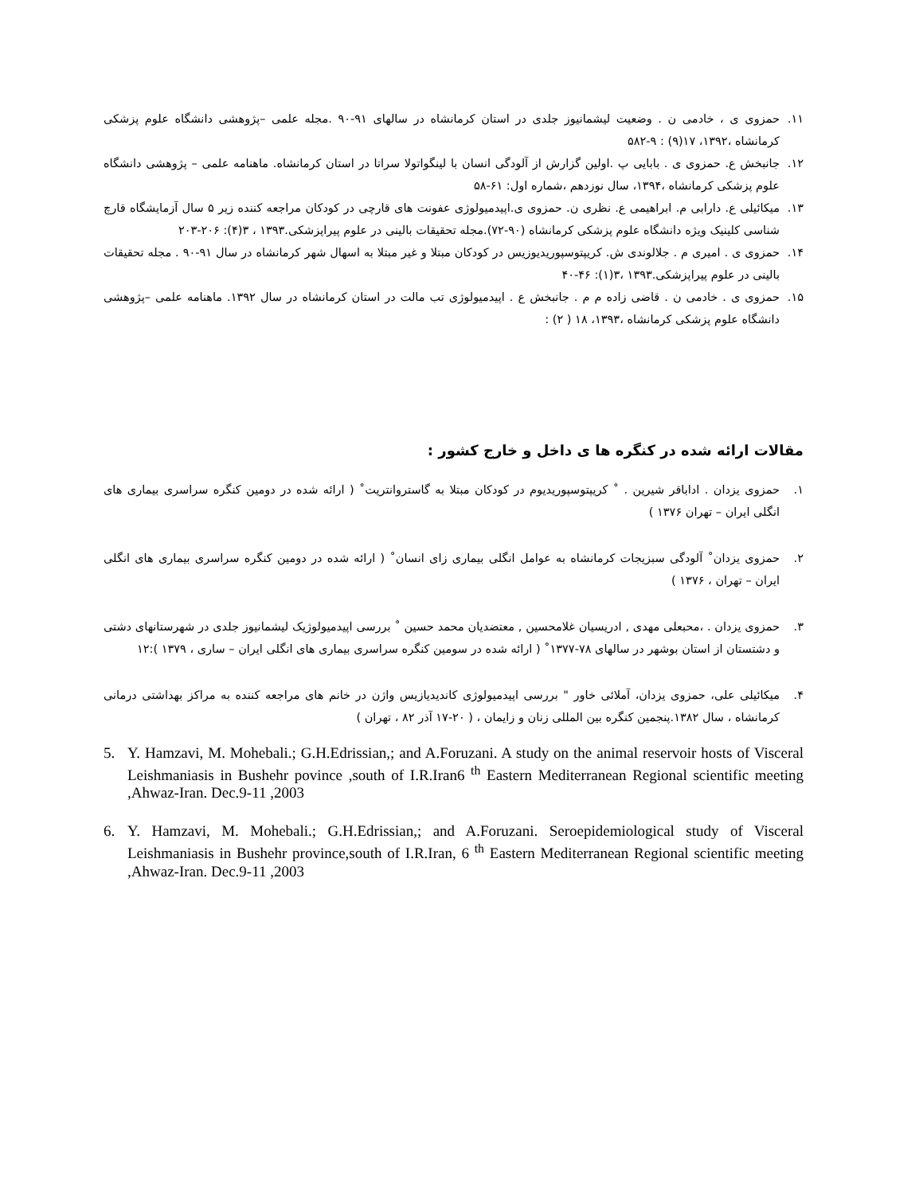۱۱. حمزوی ی ، خادمی ن . وضعیت لیشمانیوز جلدی در استان کرمانشاه در سالهای ۹۱-۹۰ .مجله علمی –پژوهشی دانشگاه علوم پزشکی کرمانشاه ،۱۳۹۲، ۱۷(۹) : ۹-۵۸۲
۱۲. جانبخش ع. حمزوی ی . بابایی پ .اولین گزارش از آلودگی انسان با لینگواتولا سراتا در استان کرمانشاه. ماهنامه علمی – پژوهشی دانشگاه علوم پزشکی کرمانشاه ،۱۳۹۴، سال نوزدهم ،شماره اول: ۶۱-۵۸
۱۳. میکائیلی ع. دارابی م. ابراهیمی ع. نظری ن. حمزوی ی.اپیدمیولوژی عفونت های قارچی در کودکان مراجعه کننده زیر ۵ سال آزمایشگاه قارچ شناسی کلینیک ویژه دانشگاه علوم پزشکی کرمانشاه (۹۰-۷۲).مجله تحقیقات بالینی در علوم پیراپزشکی.۱۳۹۳ ، ۳(۴): ۲۰۶-۲۰۳
۱۴. حمزوی ی . امیری م . جلالوندی ش. کریپتوسپوریدیوزیس در کودکان مبتلا و غیر مبتلا به اسهال شهر کرمانشاه در سال ۹۱-۹۰ . مجله تحقیقات بالینی در علوم پیراپزشکی.۱۳۹۳ ،۳(۱): ۴۶-۴۰
۱۵. حمزوی ی . خادمی ن . قاضی زاده م م . جانبخش ع . اپیدمیولوژی تب مالت در استان کرمانشاه در سال ۱۳۹۲. ماهنامه علمی –پژوهشی دانشگاه علوم پزشکی کرمانشاه ،۱۳۹۳، ۱۸ ( ۲) :
مقالات ارائه شده در کنگره ها ی داخل و خارج کشور :
۱. حمزوی یزدان . اداباقر شیرین . ˚ کریپتوسپوریدیوم در کودکان مبتلا به گاستروانتریت˚ ( ارائه شده در دومین کنگره سراسری بیماری های انگلی ایران – تهران ۱۳۷۶ )
۲. حمزوی یزدان˚ آلودگی سبزیجات کرمانشاه به عوامل انگلی بیماری زای انسان˚ ( ارائه شده در دومین کنگره سراسری بیماری های انگلی ایران – تهران ، ۱۳۷۶ )
۳. حمزوی یزدان . ،محبعلی مهدی , ادریسیان غلامحسین , معتضدیان محمد حسین ˚ بررسی اپیدمیولوژیک لیشمانیوز جلدی در شهرستانهای دشتی و دشتستان از استان بوشهر در سالهای ۷۸-۱۳۷۷˚ ( ارائه شده در سومین کنگره سراسری بیماری های انگلی ایران – ساری ، ۱۳۷۹ ):۱۲
۴. میکائیلی علی، حمزوی یزدان، آملائی خاور " بررسی اپیدمیولوژی کاندیدیازیس واژن در خانم های مراجعه کننده به مراکز بهداشتی درمانی کرمانشاه ، سال ۱۳۸۲.پنجمین کنگره بین المللی زنان و زایمان ، ( ۲۰-۱۷ آذر ۸۲ ، تهران )
5. Y. Hamzavi, M. Mohebali.; G.H.Edrissian,; and A.Foruzani. A study on the animal reservoir hosts of Visceral Leishmaniasis in Bushehr povince ,south of I.R.Iran6 <sup>th</sup> Eastern Mediterranean Regional scientific meeting ,Ahwaz-Iran. Dec.9-11 ,2003
6. Y. Hamzavi, M. Mohebali.; G.H.Edrissian,; and A.Foruzani. Seroepidemiological study of Visceral Leishmaniasis in Bushehr province,south of I.R.Iran, 6 <sup>th</sup> Eastern Mediterranean Regional scientific meeting ,Ahwaz-Iran. Dec.9-11 ,2003